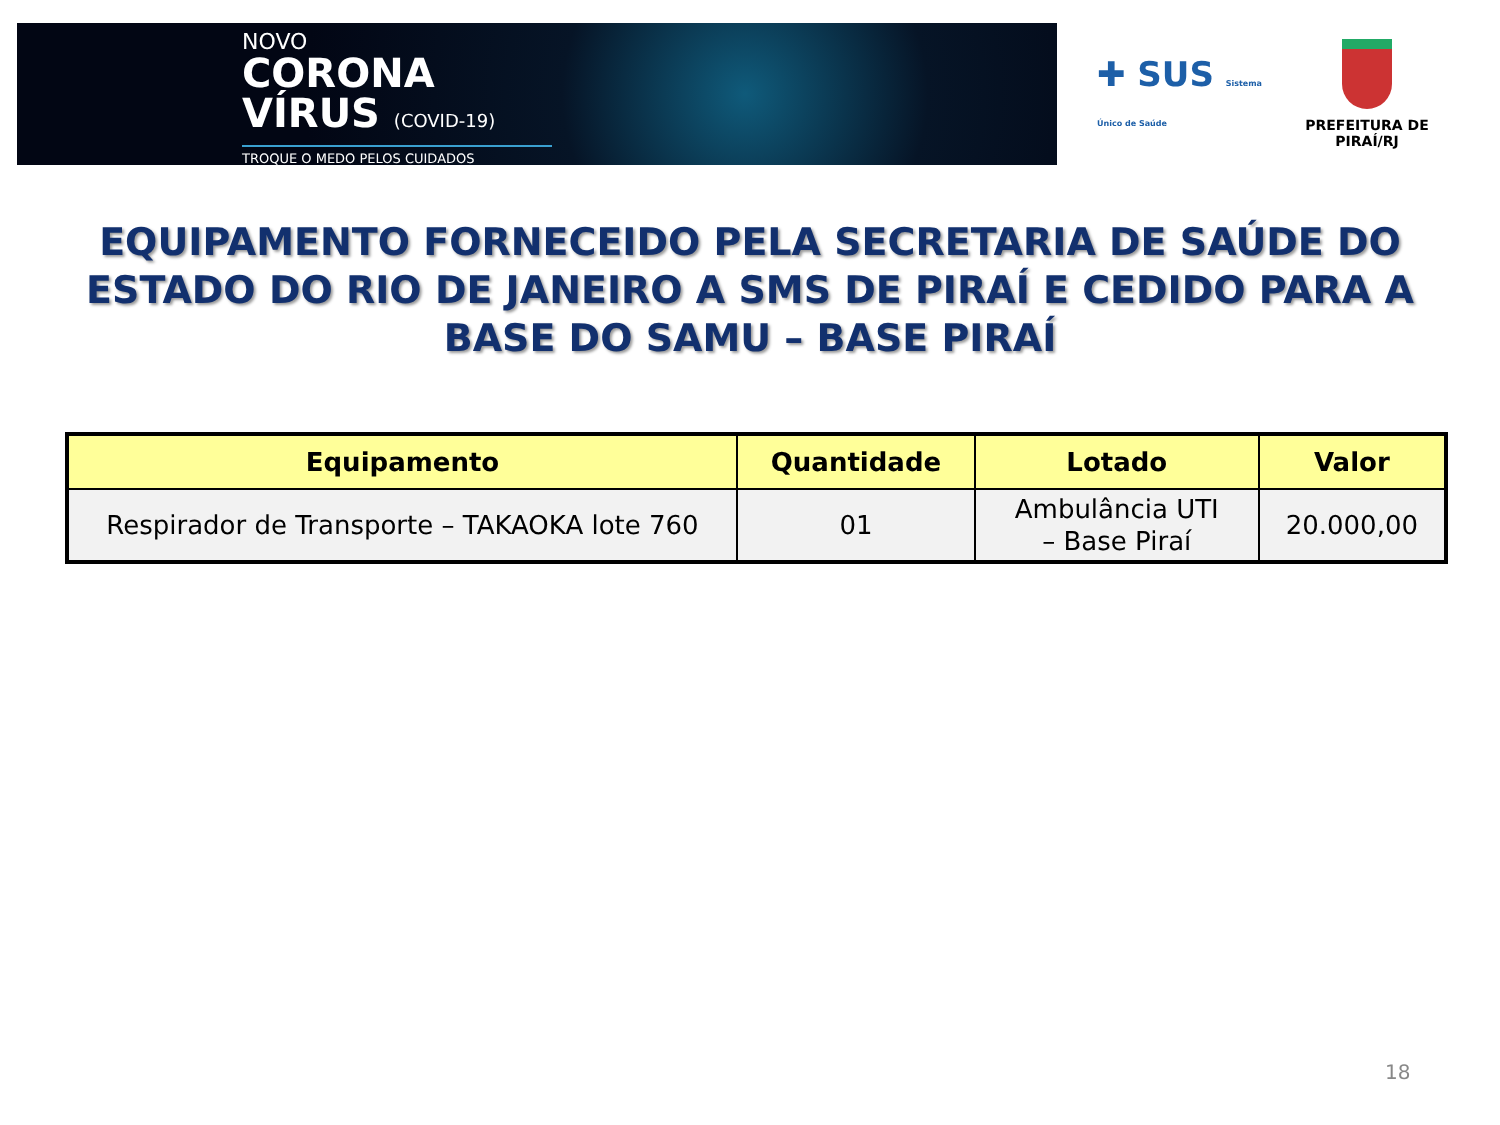NOVO
CORONA
VÍRUS (COVID-19)
TROQUE O MEDO PELOS CUIDADOS
✚ SUS Sistema Único de Saúde
PREFEITURA DE PIRAÍ/RJ
EQUIPAMENTO FORNECEIDO PELA SECRETARIA DE SAÚDE DO ESTADO DO RIO DE JANEIRO A SMS DE PIRAÍ E CEDIDO PARA A BASE DO SAMU – BASE PIRAÍ
| Equipamento | Quantidade | Lotado | Valor |
| --- | --- | --- | --- |
| Respirador de Transporte – TAKAOKA lote 760 | 01 | Ambulância UTI – Base Piraí | 20.000,00 |
18